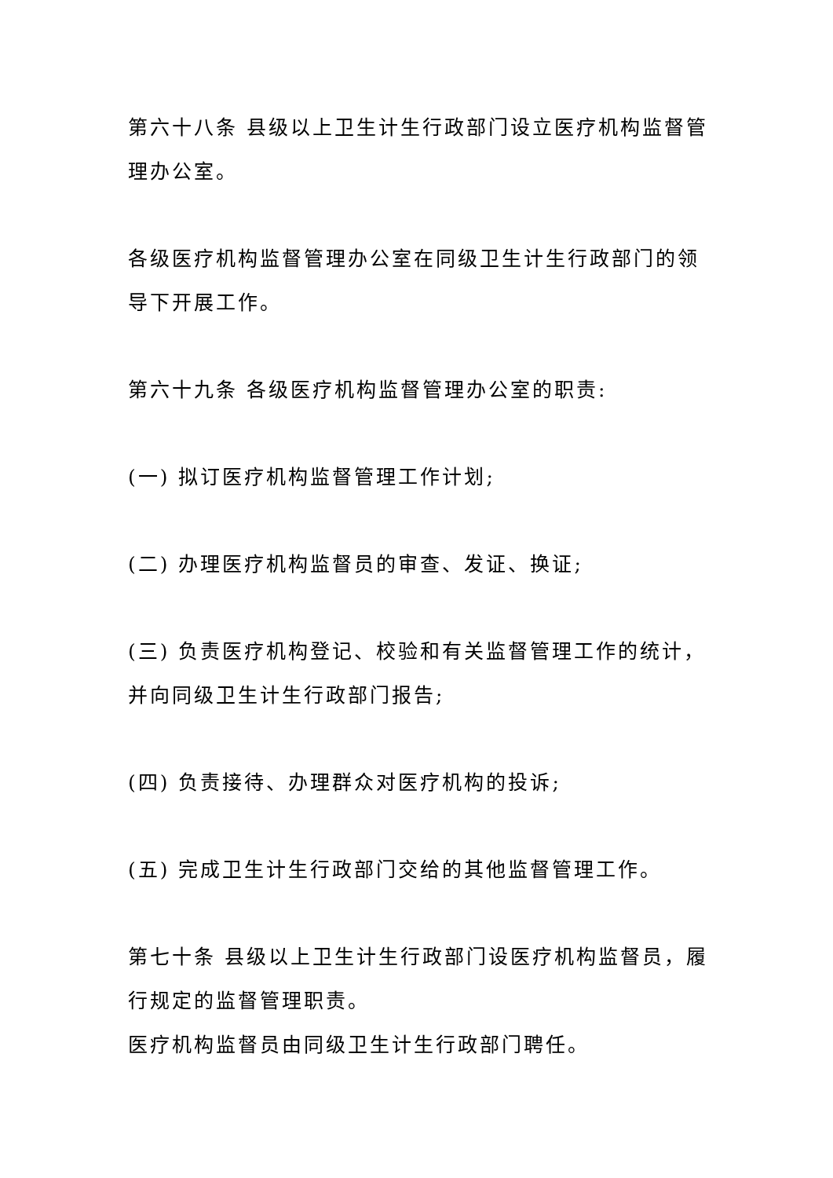第六十八条 县级以上卫生计生行政部门设立医疗机构监督管理办公室。
各级医疗机构监督管理办公室在同级卫生计生行政部门的领导下开展工作。
第六十九条 各级医疗机构监督管理办公室的职责:
(一) 拟订医疗机构监督管理工作计划;
(二) 办理医疗机构监督员的审查、发证、换证;
(三) 负责医疗机构登记、校验和有关监督管理工作的统计，并向同级卫生计生行政部门报告;
(四) 负责接待、办理群众对医疗机构的投诉;
(五) 完成卫生计生行政部门交给的其他监督管理工作。
第七十条 县级以上卫生计生行政部门设医疗机构监督员，履行规定的监督管理职责。
医疗机构监督员由同级卫生计生行政部门聘任。